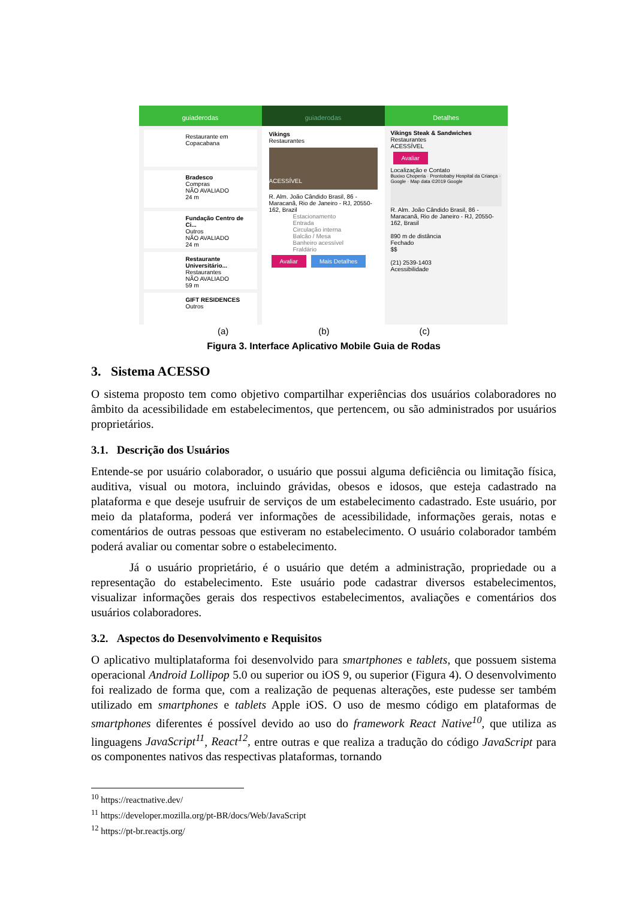guiaderodas
Restaurante em Copacabana
Bradesco
Compras
NÃO AVALIADO
24 m
Fundação Centro de Ci...
Outros
NÃO AVALIADO
24 m
Restaurante Universitário...
Restaurantes
NÃO AVALIADO
59 m
GIFT RESIDENCES
Outros
guiaderodas
Vikings
Restaurantes
ACESSÍVEL
R. Alm. João Cândido Brasil, 86 - Maracanã, Rio de Janeiro - RJ, 20550-162, Brazil
Estacionamento
Entrada
Circulação interna
Balcão / Mesa
Banheiro acessível
Fraldário
Avaliar Mais Detalhes
Detalhes
Vikings Steak & Sandwiches
Restaurantes
ACESSÍVEL
Avaliar
Localização e Contato
Buxixo Choperia · Prontobaby Hospital da Criança · Google · Map data ©2019 Google
R. Alm. João Cândido Brasil, 86 - Maracanã, Rio de Janeiro - RJ, 20550-162, Brasil
890 m de distância
Fechado
$$
(21) 2539-1403
Acessibilidade
(a) (b) (c)
Figura 3. Interface Aplicativo Mobile Guia de Rodas
3. Sistema ACESSO
O sistema proposto tem como objetivo compartilhar experiências dos usuários colaboradores no âmbito da acessibilidade em estabelecimentos, que pertencem, ou são administrados por usuários proprietários.
3.1. Descrição dos Usuários
Entende-se por usuário colaborador, o usuário que possui alguma deficiência ou limitação física, auditiva, visual ou motora, incluindo grávidas, obesos e idosos, que esteja cadastrado na plataforma e que deseje usufruir de serviços de um estabelecimento cadastrado. Este usuário, por meio da plataforma, poderá ver informações de acessibilidade, informações gerais, notas e comentários de outras pessoas que estiveram no estabelecimento. O usuário colaborador também poderá avaliar ou comentar sobre o estabelecimento.
Já o usuário proprietário, é o usuário que detém a administração, propriedade ou a representação do estabelecimento. Este usuário pode cadastrar diversos estabelecimentos, visualizar informações gerais dos respectivos estabelecimentos, avaliações e comentários dos usuários colaboradores.
3.2. Aspectos do Desenvolvimento e Requisitos
O aplicativo multiplataforma foi desenvolvido para smartphones e tablets, que possuem sistema operacional Android Lollipop 5.0 ou superior ou iOS 9, ou superior (Figura 4). O desenvolvimento foi realizado de forma que, com a realização de pequenas alterações, este pudesse ser também utilizado em smartphones e tablets Apple iOS. O uso de mesmo código em plataformas de smartphones diferentes é possível devido ao uso do framework React Native<sup>10</sup>, que utiliza as linguagens JavaScript<sup>11</sup>, React<sup>12</sup>, entre outras e que realiza a tradução do código JavaScript para os componentes nativos das respectivas plataformas, tornando
<sup>10</sup> https://reactnative.dev/
<sup>11</sup> https://developer.mozilla.org/pt-BR/docs/Web/JavaScript
<sup>12</sup> https://pt-br.reactjs.org/